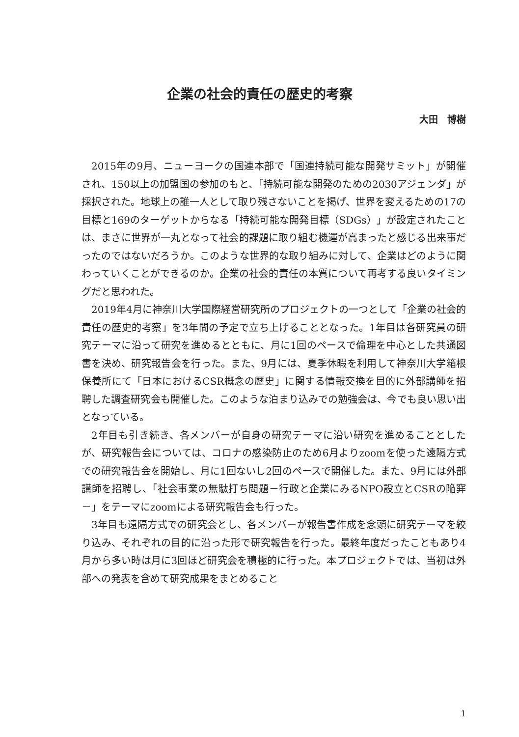企業の社会的責任の歴史的考察
大田　博樹
2015年の9月、ニューヨークの国連本部で「国連持続可能な開発サミット」が開催され、150以上の加盟国の参加のもと、「持続可能な開発のための2030アジェンダ」が採択された。地球上の誰一人として取り残さないことを掲げ、世界を変えるための17の目標と169のターゲットからなる「持続可能な開発目標（SDGs）」が設定されたことは、まさに世界が一丸となって社会的課題に取り組む機運が高まったと感じる出来事だったのではないだろうか。このような世界的な取り組みに対して、企業はどのように関わっていくことができるのか。企業の社会的責任の本質について再考する良いタイミングだと思われた。
2019年4月に神奈川大学国際経営研究所のプロジェクトの一つとして「企業の社会的責任の歴史的考察」を3年間の予定で立ち上げることとなった。1年目は各研究員の研究テーマに沿って研究を進めるとともに、月に1回のペースで倫理を中心とした共通図書を決め、研究報告会を行った。また、9月には、夏季休暇を利用して神奈川大学箱根保養所にて「日本におけるCSR概念の歴史」に関する情報交換を目的に外部講師を招聘した調査研究会も開催した。このような泊まり込みでの勉強会は、今でも良い思い出となっている。
2年目も引き続き、各メンバーが自身の研究テーマに沿い研究を進めることとしたが、研究報告会については、コロナの感染防止のため6月よりzoomを使った遠隔方式での研究報告会を開始し、月に1回ないし2回のペースで開催した。また、9月には外部講師を招聘し、「社会事業の無駄打ち問題－行政と企業にみるNPO設立とCSRの陥穽－」をテーマにzoomによる研究報告会も行った。
3年目も遠隔方式での研究会とし、各メンバーが報告書作成を念頭に研究テーマを絞り込み、それぞれの目的に沿った形で研究報告を行った。最終年度だったこともあり4月から多い時は月に3回ほど研究会を積極的に行った。本プロジェクトでは、当初は外部への発表を含めて研究成果をまとめること
1